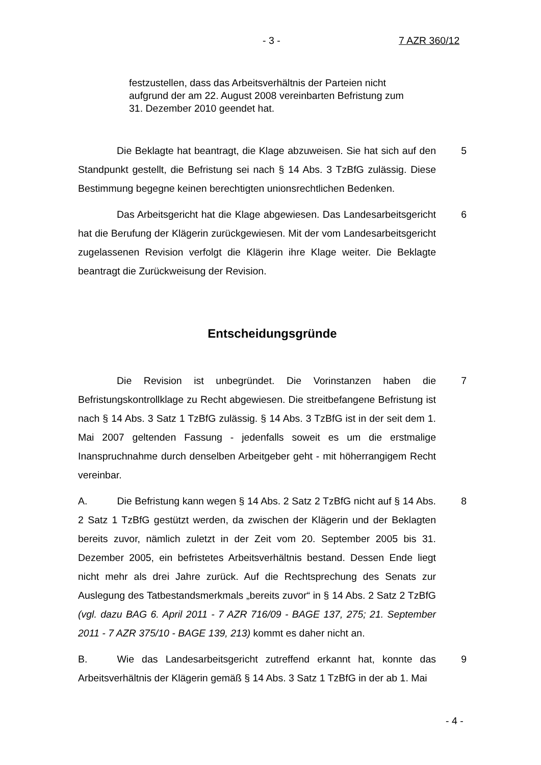- 3 - 7 AZR 360/12
festzustellen, dass das Arbeitsverhältnis der Parteien nicht aufgrund der am 22. August 2008 vereinbarten Befristung zum 31. Dezember 2010 geendet hat.
Die Beklagte hat beantragt, die Klage abzuweisen. Sie hat sich auf den Standpunkt gestellt, die Befristung sei nach § 14 Abs. 3 TzBfG zulässig. Diese Bestimmung begegne keinen berechtigten unionsrechtlichen Bedenken.
5
Das Arbeitsgericht hat die Klage abgewiesen. Das Landesarbeitsgericht hat die Berufung der Klägerin zurückgewiesen. Mit der vom Landesarbeitsgericht zugelassenen Revision verfolgt die Klägerin ihre Klage weiter. Die Beklagte beantragt die Zurückweisung der Revision.
6
Entscheidungsgründe
Die Revision ist unbegründet. Die Vorinstanzen haben die Befristungskontrollklage zu Recht abgewiesen. Die streitbefangene Befristung ist nach § 14 Abs. 3 Satz 1 TzBfG zulässig. § 14 Abs. 3 TzBfG ist in der seit dem 1. Mai 2007 geltenden Fassung - jedenfalls soweit es um die erstmalige Inanspruchnahme durch denselben Arbeitgeber geht - mit höherrangigem Recht vereinbar.
7
A. Die Befristung kann wegen § 14 Abs. 2 Satz 2 TzBfG nicht auf § 14 Abs. 2 Satz 1 TzBfG gestützt werden, da zwischen der Klägerin und der Beklagten bereits zuvor, nämlich zuletzt in der Zeit vom 20. September 2005 bis 31. Dezember 2005, ein befristetes Arbeitsverhältnis bestand. Dessen Ende liegt nicht mehr als drei Jahre zurück. Auf die Rechtsprechung des Senats zur Auslegung des Tatbestandsmerkmals „bereits zuvor“ in § 14 Abs. 2 Satz 2 TzBfG (vgl. dazu BAG 6. April 2011 - 7 AZR 716/09 - BAGE 137, 275; 21. September 2011 - 7 AZR 375/10 - BAGE 139, 213) kommt es daher nicht an.
8
B. Wie das Landesarbeitsgericht zutreffend erkannt hat, konnte das Arbeitsverhältnis der Klägerin gemäß § 14 Abs. 3 Satz 1 TzBfG in der ab 1. Mai
9
- 4 -